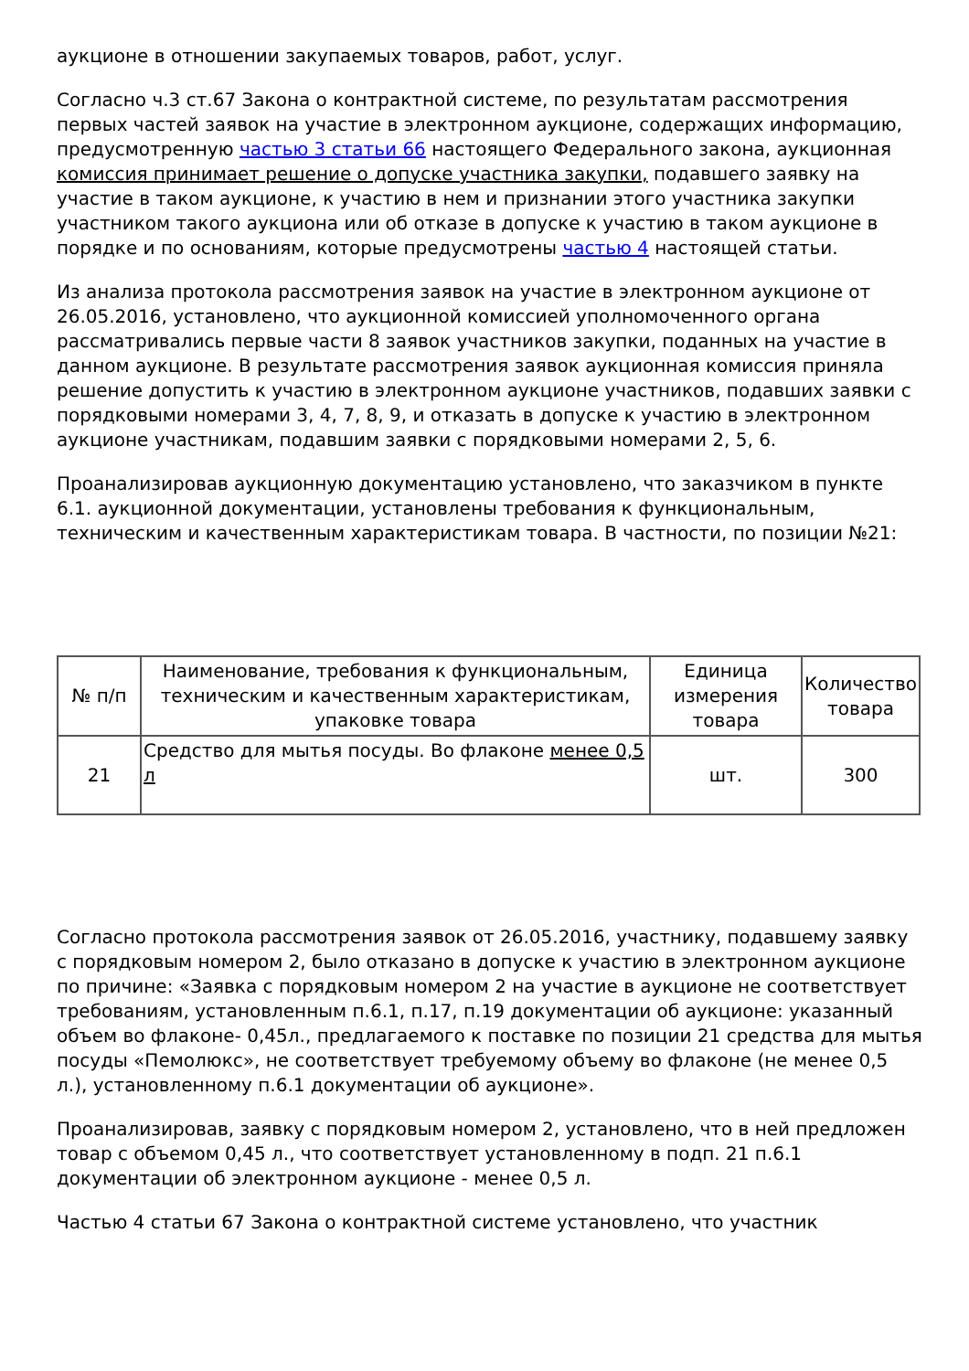аукционе в отношении закупаемых товаров, работ, услуг.
Согласно ч.3 ст.67 Закона о контрактной системе, по результатам рассмотрения первых частей заявок на участие в электронном аукционе, содержащих информацию, предусмотренную частью 3 статьи 66 настоящего Федерального закона, аукционная комиссия принимает решение о допуске участника закупки, подавшего заявку на участие в таком аукционе, к участию в нем и признании этого участника закупки участником такого аукциона или об отказе в допуске к участию в таком аукционе в порядке и по основаниям, которые предусмотрены частью 4 настоящей статьи.
Из анализа протокола рассмотрения заявок на участие в электронном аукционе от 26.05.2016, установлено, что аукционной комиссией уполномоченного органа рассматривались первые части 8 заявок участников закупки, поданных на участие в данном аукционе. В результате рассмотрения заявок аукционная комиссия приняла решение допустить к участию в электронном аукционе участников, подавших заявки с порядковыми номерами 3, 4, 7, 8, 9, и отказать в допуске к участию в электронном аукционе участникам, подавшим заявки с порядковыми номерами 2, 5, 6.
Проанализировав аукционную документацию установлено, что заказчиком в пункте 6.1. аукционной документации, установлены требования к функциональным, техническим и качественным характеристикам товара. В частности, по позиции №21:
| № п/п | Наименование, требования к функциональным, техническим и качественным характеристикам, упаковке товара | Единица измерения товара | Количество товара |
| --- | --- | --- | --- |
| 21 | Средство для мытья посуды. Во флаконе менее 0,5 л | шт. | 300 |
Согласно протокола рассмотрения заявок от 26.05.2016, участнику, подавшему заявку с порядковым номером 2, было отказано в допуске к участию в электронном аукционе по причине: «Заявка с порядковым номером 2 на участие в аукционе не соответствует требованиям, установленным п.6.1, п.17, п.19 документации об аукционе: указанный объем во флаконе- 0,45л., предлагаемого к поставке по позиции 21 средства для мытья посуды «Пемолюкс», не соответствует требуемому объему во флаконе (не менее 0,5 л.), установленному п.6.1 документации об аукционе».
Проанализировав, заявку с порядковым номером 2, установлено, что в ней предложен товар с объемом 0,45 л., что соответствует установленному в подп. 21 п.6.1 документации об электронном аукционе - менее 0,5 л.
Частью 4 статьи 67 Закона о контрактной системе установлено, что участник